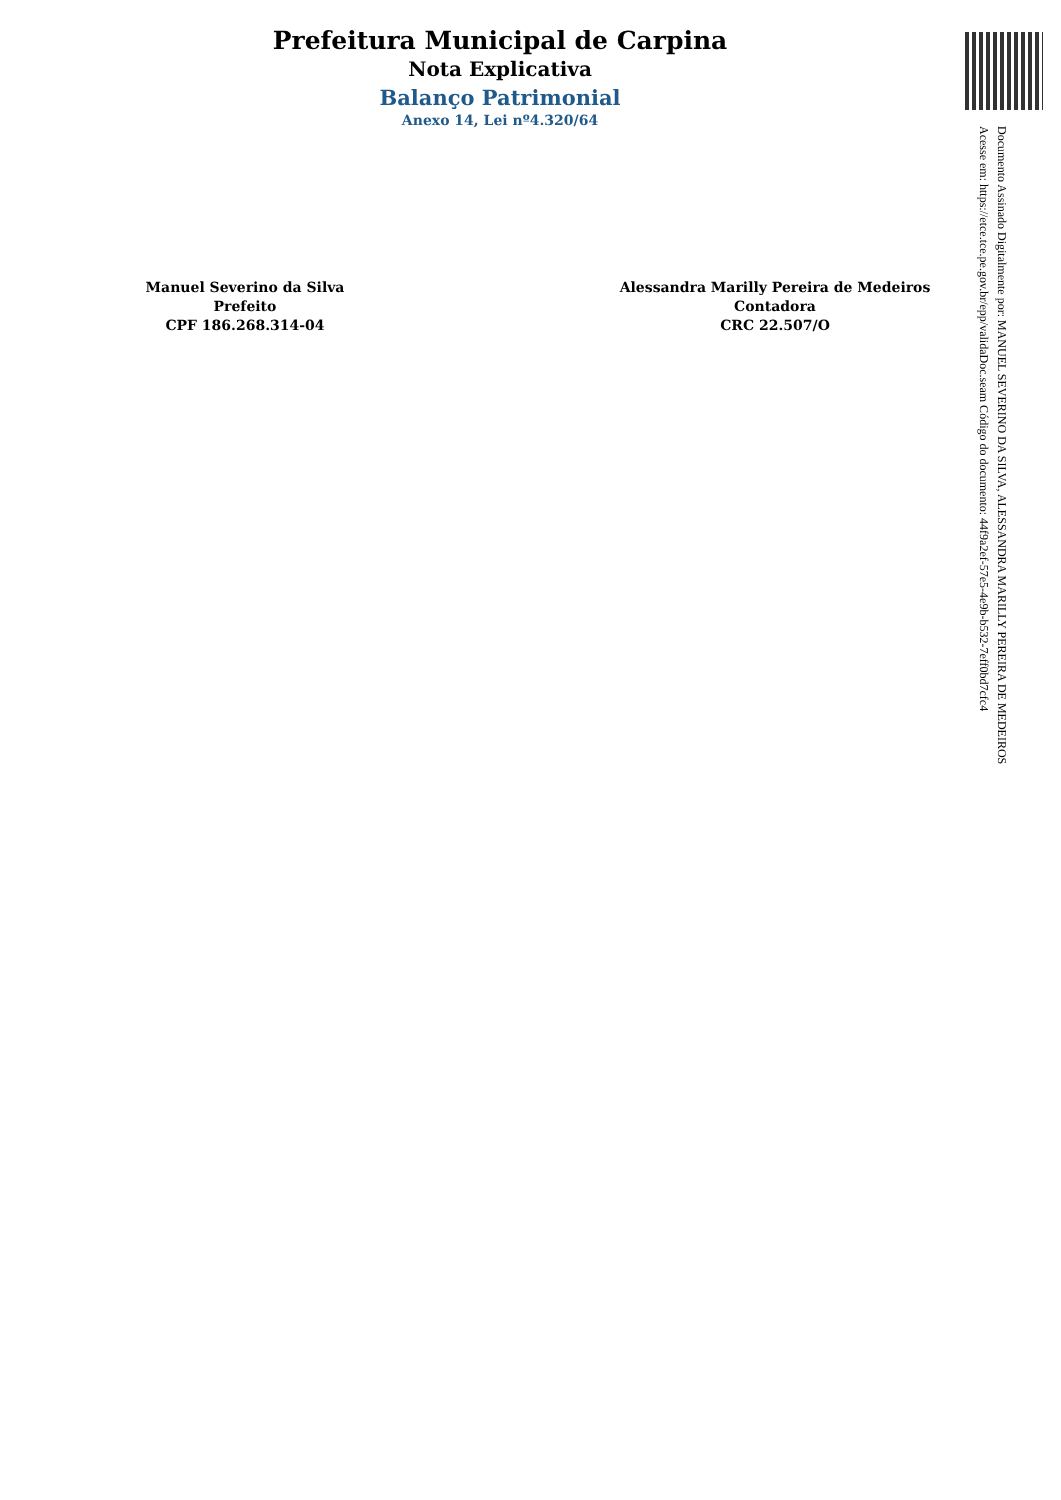Prefeitura Municipal de Carpina
Nota Explicativa
Balanço Patrimonial
Anexo 14, Lei nº4.320/64
Manuel Severino da Silva
Prefeito
CPF 186.268.314-04
Alessandra Marilly Pereira de Medeiros
Contadora
CRC 22.507/O
Documento Assinado Digitalmente por: MANUEL SEVERINO DA SILVA, ALESSANDRA MARILLY PEREIRA DE MEDEIROS
Acesse em: https://etce.tce.pe.gov.br/epp/validaDoc.seam Código do documento: 44f9a2ef-57e5-4e9b-b532-7eff0bd7cfc4